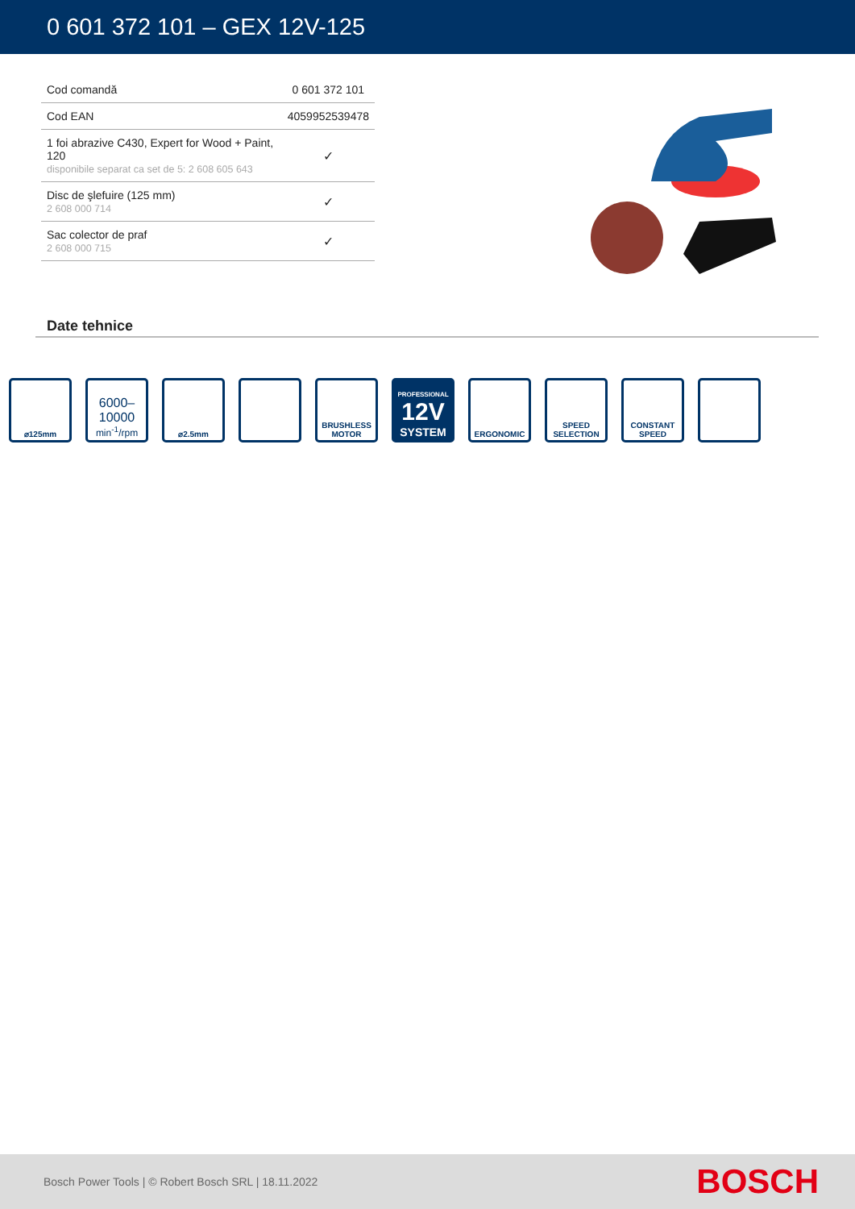0 601 372 101 – GEX 12V-125
| Cod comandă | 0 601 372 101 |
| Cod EAN | 4059952539478 |
| 1 foi abrazive C430, Expert for Wood + Paint, 120 disponibile separat ca set de 5: 2 608 605 643 | ✓ |
| Disc de şlefuire (125 mm) 2 608 000 714 | ✓ |
| Sac colector de praf 2 608 000 715 | ✓ |
Date tehnice
⌀125mm
6000–
10000
min<sup>-1</sup>/rpm
⌀2.5mm BRUSHLESS
MOTOR
PROFESSIONAL
12V
SYSTEM
ERGONOMIC SPEED
SELECTION
CONSTANT
SPEED
Bosch Power Tools | © Robert Bosch SRL | 18.11.2022 BOSCH